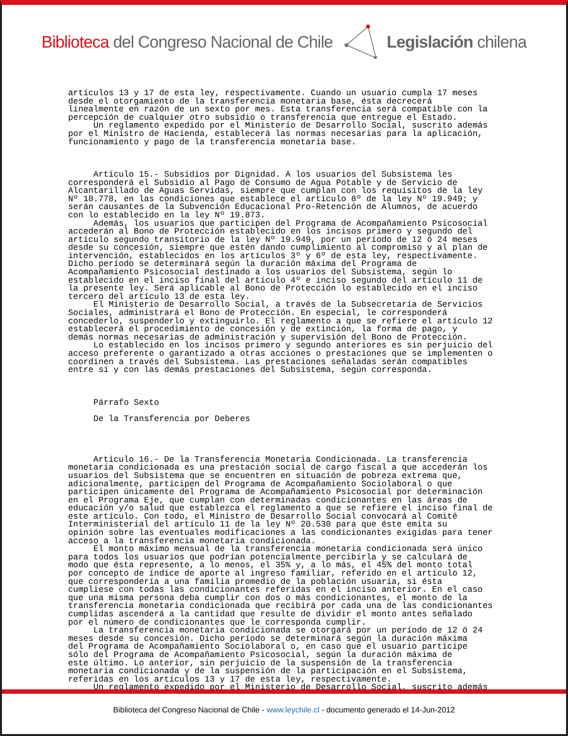Biblioteca del Congreso Nacional de Chile Legislación chilena
artículos 13 y 17 de esta ley, respectivamente. Cuando un usuario cumpla 17 meses desde el otorgamiento de la transferencia monetaria base, ésta decrecerá linealmente en razón de un sexto por mes. Esta transferencia será compatible con la percepción de cualquier otro subsidio o transferencia que entregue el Estado. Un reglamento expedido por el Ministerio de Desarrollo Social, suscrito además por el Ministro de Hacienda, establecerá las normas necesarias para la aplicación, funcionamiento y pago de la transferencia monetaria base. Artículo 15.- Subsidios por Dignidad. A los usuarios del Subsistema les corresponderá el Subsidio al Pago de Consumo de Agua Potable y de Servicio de Alcantarillado de Aguas Servidas, siempre que cumplan con los requisitos de la ley Nº 18.778, en las condiciones que establece el artículo 8º de la ley Nº 19.949; y serán causantes de la Subvención Educacional Pro-Retención de Alumnos, de acuerdo con lo establecido en la ley Nº 19.873. Además, los usuarios que participen del Programa de Acompañamiento Psicosocial accederán al Bono de Protección establecido en los incisos primero y segundo del artículo segundo transitorio de la ley Nº 19.949, por un período de 12 ó 24 meses desde su concesión, siempre que estén dando cumplimiento al compromiso y al plan de intervención, establecidos en los artículos 3º y 6º de esta ley, respectivamente. Dicho período se determinará según la duración máxima del Programa de Acompañamiento Psicosocial destinado a los usuarios del Subsistema, según lo establecido en el inciso final del artículo 4º e inciso segundo del artículo 11 de la presente ley. Será aplicable al Bono de Protección lo establecido en el inciso tercero del artículo 13 de esta ley. El Ministerio de Desarrollo Social, a través de la Subsecretaría de Servicios Sociales, administrará el Bono de Protección. En especial, le corresponderá concederlo, suspenderlo y extinguirlo. El reglamento a que se refiere el artículo 12 establecerá el procedimiento de concesión y de extinción, la forma de pago, y demás normas necesarias de administración y supervisión del Bono de Protección. Lo establecido en los incisos primero y segundo anteriores es sin perjuicio del acceso preferente o garantizado a otras acciones o prestaciones que se implementen o coordinen a través del Subsistema. Las prestaciones señaladas serán compatibles entre sí y con las demás prestaciones del Subsistema, según corresponda. Párrafo Sexto De la Transferencia por Deberes Artículo 16.- De la Transferencia Monetaria Condicionada. La transferencia monetaria condicionada es una prestación social de cargo fiscal a que accederán los usuarios del Subsistema que se encuentren en situación de pobreza extrema que, adicionalmente, participen del Programa de Acompañamiento Sociolaboral o que participen únicamente del Programa de Acompañamiento Psicosocial por determinación en el Programa Eje, que cumplan con determinadas condicionantes en las áreas de educación y/o salud que establezca el reglamento a que se refiere el inciso final de este artículo. Con todo, el Ministro de Desarrollo Social convocará al Comité Interministerial del artículo 11 de la ley Nº 20.530 para que éste emita su opinión sobre las eventuales modificaciones a las condicionantes exigidas para tener acceso a la transferencia monetaria condicionada. El monto máximo mensual de la transferencia monetaria condicionada será único para todos los usuarios que podrían potencialmente percibirla y se calculará de modo que ésta represente, a lo menos, el 35% y, a lo más, el 45% del monto total por concepto de índice de aporte al ingreso familiar, referido en el artículo 12, que correspondería a una familia promedio de la población usuaria, si ésta cumpliese con todas las condicionantes referidas en el inciso anterior. En el caso que una misma persona deba cumplir con dos o más condicionantes, el monto de la transferencia monetaria condicionada que recibirá por cada una de las condicionantes cumplidas ascenderá a la cantidad que resulte de dividir el monto antes señalado por el número de condicionantes que le corresponda cumplir. La transferencia monetaria condicionada se otorgará por un período de 12 ó 24 meses desde su concesión. Dicho período se determinará según la duración máxima del Programa de Acompañamiento Sociolaboral o, en caso que el usuario participe sólo del Programa de Acompañamiento Psicosocial, según la duración máxima de este último. Lo anterior, sin perjuicio de la suspensión de la transferencia monetaria condicionada y de la suspensión de la participación en el Subsistema, referidas en los artículos 13 y 17 de esta ley, respectivamente. Un reglamento expedido por el Ministerio de Desarrollo Social, suscrito además
Biblioteca del Congreso Nacional de Chile - www.leychile.cl - documento generado el 14-Jun-2012